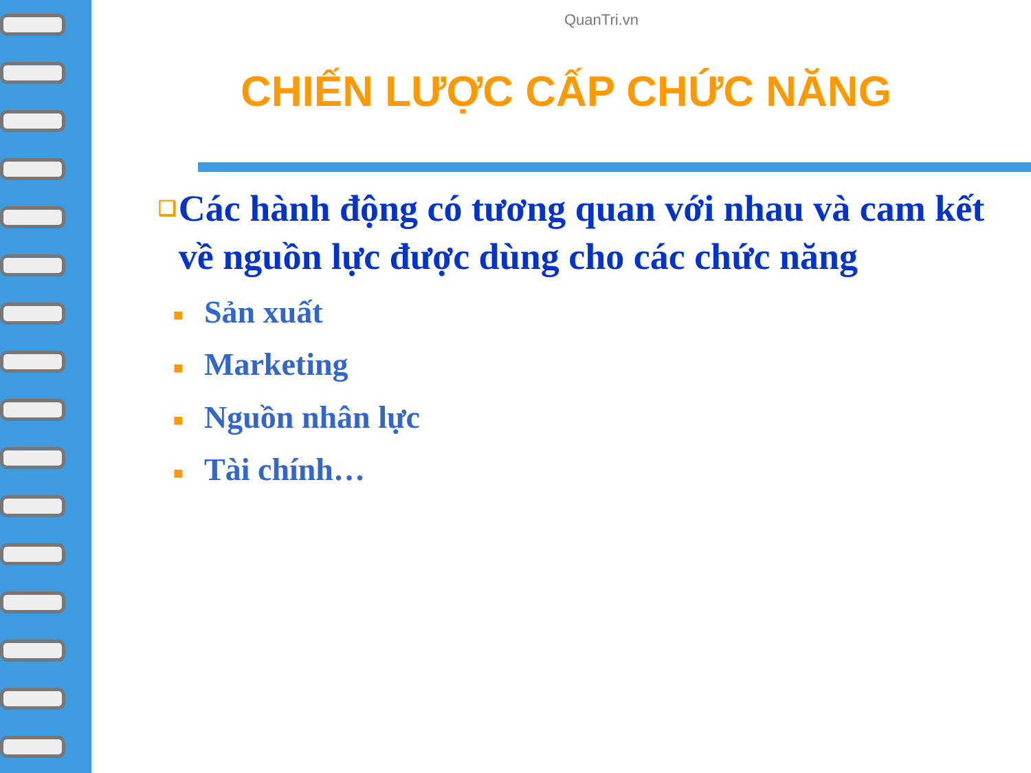QuanTri.vn
CHIẾN LƯỢC CẤP CHỨC NĂNG
❑
Các hành động có tương quan với nhau và cam kết về nguồn lực được dùng cho các chức năng
■ Sản xuất
■ Marketing
■ Nguồn nhân lực
■ Tài chính…